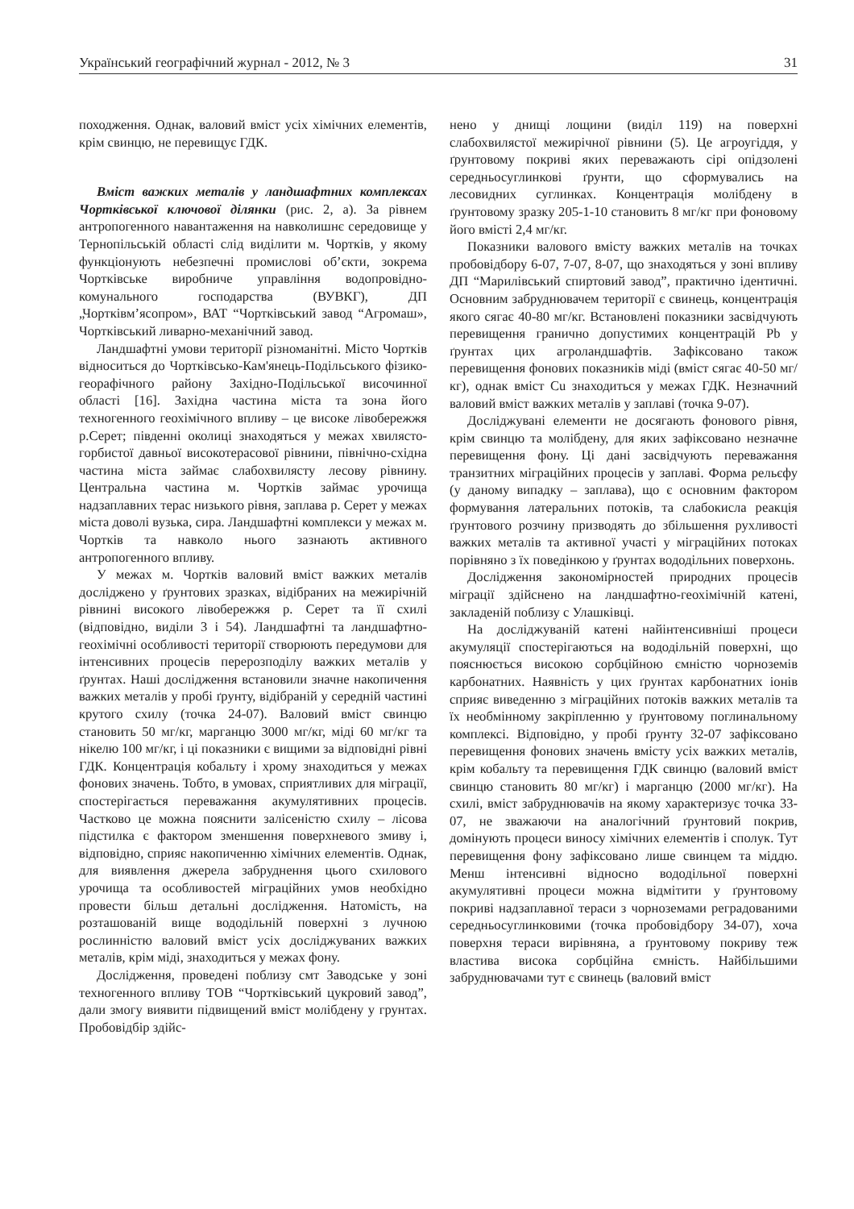Український географічний журнал - 2012, № 3 31
походження. Однак, валовий вміст усіх хімічних елементів, крім свинцю, не перевищує ГДК.
Вміст важких металів у ландшафтних комплексах Чортківської ключової ділянки (рис. 2, а). За рівнем антропогенного навантаження на навколишнє середовище у Тернопільській області слід виділити м. Чортків, у якому функціонують небезпечні промислові об’єкти, зокрема Чортківське виробниче управління водопровідно-комунального господарства (ВУВКГ), ДП „Чортківм’ясопром», ВАТ “Чортківський завод “Агромаш», Чортківський ливарно-механічний завод.
Ландшафтні умови території різноманітні. Місто Чортків відноситься до Чортківсько-Кам'янець-Подільського фізико-георафічного району Західно-Подільської височинної області [16]. Західна частина міста та зона його техногенного геохімічного впливу – це високе лівобережжя р.Серет; південні околиці знаходяться у межах хвилясто-горбистої давньої високотерасової рівнини, північно-східна частина міста займає слабохвилясту лесову рівнину. Центральна частина м. Чортків займає урочища надзаплавних терас низького рівня, заплава р. Серет у межах міста доволі вузька, сира. Ландшафтні комплекси у межах м. Чортків та навколо нього зазнають активного антропогенного впливу.
У межах м. Чортків валовий вміст важких металів досліджено у ґрунтових зразках, відібраних на межирічній рівнині високого лівобережжя р. Серет та її схилі (відповідно, виділи 3 і 54). Ландшафтні та ландшафтно-геохімічні особливості території створюють передумови для інтенсивних процесів перерозподілу важких металів у ґрунтах. Наші дослідження встановили значне накопичення важких металів у пробі ґрунту, відібраній у середній частині крутого схилу (точка 24-07). Валовий вміст свинцю становить 50 мг/кг, марганцю 3000 мг/кг, міді 60 мг/кг та нікелю 100 мг/кг, і ці показники є вищими за відповідні рівні ГДК. Концентрація кобальту і хрому знаходиться у межах фонових значень. Тобто, в умовах, сприятливих для міграції, спостерігається переважання акумулятивних процесів. Частково це можна пояснити залісеністю схилу – лісова підстилка є фактором зменшення поверхневого змиву і, відповідно, сприяє накопиченню хімічних елементів. Однак, для виявлення джерела забруднення цього схилового урочища та особливостей міграційних умов необхідно провести більш детальні дослідження. Натомість, на розташованій вище вододільній поверхні з лучною рослинністю валовий вміст усіх досліджуваних важких металів, крім міді, знаходиться у межах фону.
Дослідження, проведені поблизу смт Заводське у зоні техногенного впливу ТОВ “Чортківський цукровий завод”, дали змогу виявити підвищений вміст молібдену у грунтах. Пробовідбір здійс-
нено у днищі лощини (виділ 119) на поверхні слабохвилястої межирічної рівнини (5). Це агроугіддя, у ґрунтовому покриві яких переважають сірі опідзолені середньосуглинкові ґрунти, що сформувались на лесовидних суглинках. Концентрація молібдену в ґрунтовому зразку 205-1-10 становить 8 мг/кг при фоновому його вмісті 2,4 мг/кг.
Показники валового вмісту важких металів на точках пробовідбору 6-07, 7-07, 8-07, що знаходяться у зоні впливу ДП “Марилівський спиртовий завод”, практично ідентичні. Основним забруднювачем території є свинець, концентрація якого сягає 40-80 мг/кг. Встановлені показники засвідчують перевищення гранично допустимих концентрацій Pb у ґрунтах цих агроландшафтів. Зафіксовано також перевищення фонових показників міді (вміст сягає 40-50 мг/кг), однак вміст Cu знаходиться у межах ГДК. Незначний валовий вміст важких металів у заплаві (точка 9-07).
Досліджувані елементи не досягають фонового рівня, крім свинцю та молібдену, для яких зафіксовано незначне перевищення фону. Ці дані засвідчують переважання транзитних міграційних процесів у заплаві. Форма рельєфу (у даному випадку – заплава), що є основним фактором формування латеральних потоків, та слабокисла реакція ґрунтового розчину призводять до збільшення рухливості важких металів та активної участі у міграційних потоках порівняно з їх поведінкою у ґрунтах вододільних поверхонь.
Дослідження закономірностей природних процесів міграції здійснено на ландшафтно-геохімічній катені, закладеній поблизу с Улашківці.
На досліджуваній катені найінтенсивніші процеси акумуляції спостерігаються на вододільній поверхні, що пояснюється високою сорбційною ємністю чорноземів карбонатних. Наявність у цих ґрунтах карбонатних іонів сприяє виведенню з міграційних потоків важких металів та їх необмінному закріпленню у ґрунтовому поглинальному комплексі. Відповідно, у пробі ґрунту 32-07 зафіксовано перевищення фонових значень вмісту усіх важких металів, крім кобальту та перевищення ГДК свинцю (валовий вміст свинцю становить 80 мг/кг) і марганцю (2000 мг/кг). На схилі, вміст забруднювачів на якому характеризує точка 33-07, не зважаючи на аналогічний ґрунтовий покрив, домінують процеси виносу хімічних елементів і сполук. Тут перевищення фону зафіксовано лише свинцем та міддю. Менш інтенсивні відносно вододільної поверхні акумулятивні процеси можна відмітити у ґрунтовому покриві надзаплавної тераси з чорноземами реградованими середньосуглинковими (точка пробовідбору 34-07), хоча поверхня тераси вирівняна, а ґрунтовому покриву теж властива висока сорбційна ємність. Найбільшими забруднювачами тут є свинець (валовий вміст